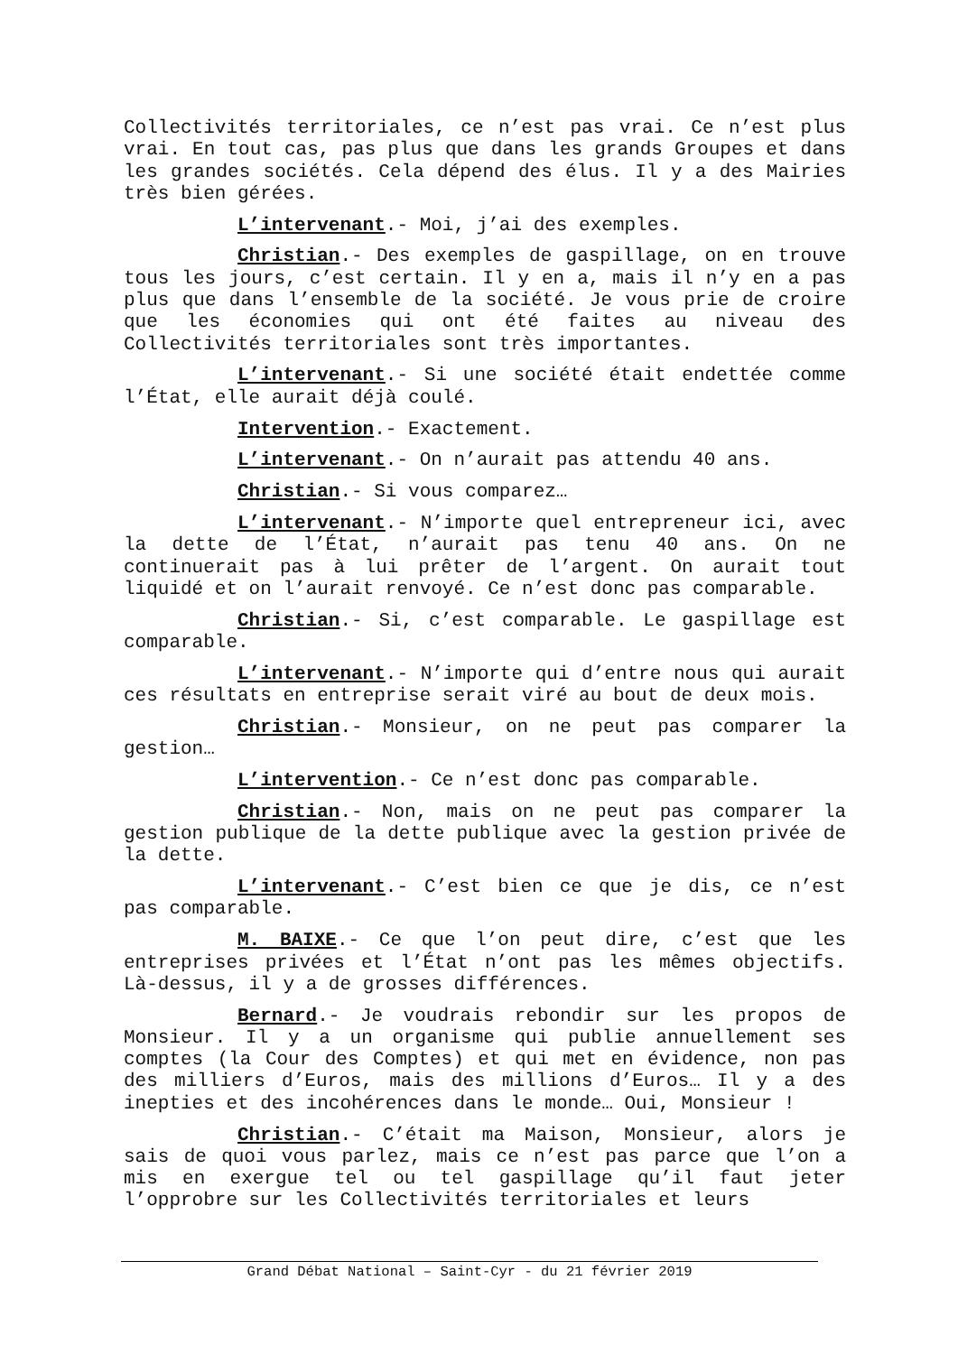Collectivités territoriales, ce n’est pas vrai. Ce n’est plus vrai. En tout cas, pas plus que dans les grands Groupes et dans les grandes sociétés. Cela dépend des élus. Il y a des Mairies très bien gérées.
L’intervenant.- Moi, j’ai des exemples.
Christian.- Des exemples de gaspillage, on en trouve tous les jours, c’est certain. Il y en a, mais il n’y en a pas plus que dans l’ensemble de la société. Je vous prie de croire que les économies qui ont été faites au niveau des Collectivités territoriales sont très importantes.
L’intervenant.- Si une société était endettée comme l’État, elle aurait déjà coulé.
Intervention.- Exactement.
L’intervenant.- On n’aurait pas attendu 40 ans.
Christian.- Si vous comparez…
L’intervenant.- N’importe quel entrepreneur ici, avec la dette de l’État, n’aurait pas tenu 40 ans. On ne continuerait pas à lui prêter de l’argent. On aurait tout liquidé et on l’aurait renvoyé. Ce n’est donc pas comparable.
Christian.- Si, c’est comparable. Le gaspillage est comparable.
L’intervenant.- N’importe qui d’entre nous qui aurait ces résultats en entreprise serait viré au bout de deux mois.
Christian.- Monsieur, on ne peut pas comparer la gestion…
L’intervention.- Ce n’est donc pas comparable.
Christian.- Non, mais on ne peut pas comparer la gestion publique de la dette publique avec la gestion privée de la dette.
L’intervenant.- C’est bien ce que je dis, ce n’est pas comparable.
M. BAIXE.- Ce que l’on peut dire, c’est que les entreprises privées et l’État n’ont pas les mêmes objectifs. Là-dessus, il y a de grosses différences.
Bernard.- Je voudrais rebondir sur les propos de Monsieur. Il y a un organisme qui publie annuellement ses comptes (la Cour des Comptes) et qui met en évidence, non pas des milliers d’Euros, mais des millions d’Euros… Il y a des inepties et des incohérences dans le monde… Oui, Monsieur !
Christian.- C’était ma Maison, Monsieur, alors je sais de quoi vous parlez, mais ce n’est pas parce que l’on a mis en exergue tel ou tel gaspillage qu’il faut jeter l’opprobre sur les Collectivités territoriales et leurs
Grand Débat National – Saint-Cyr - du 21 février 2019